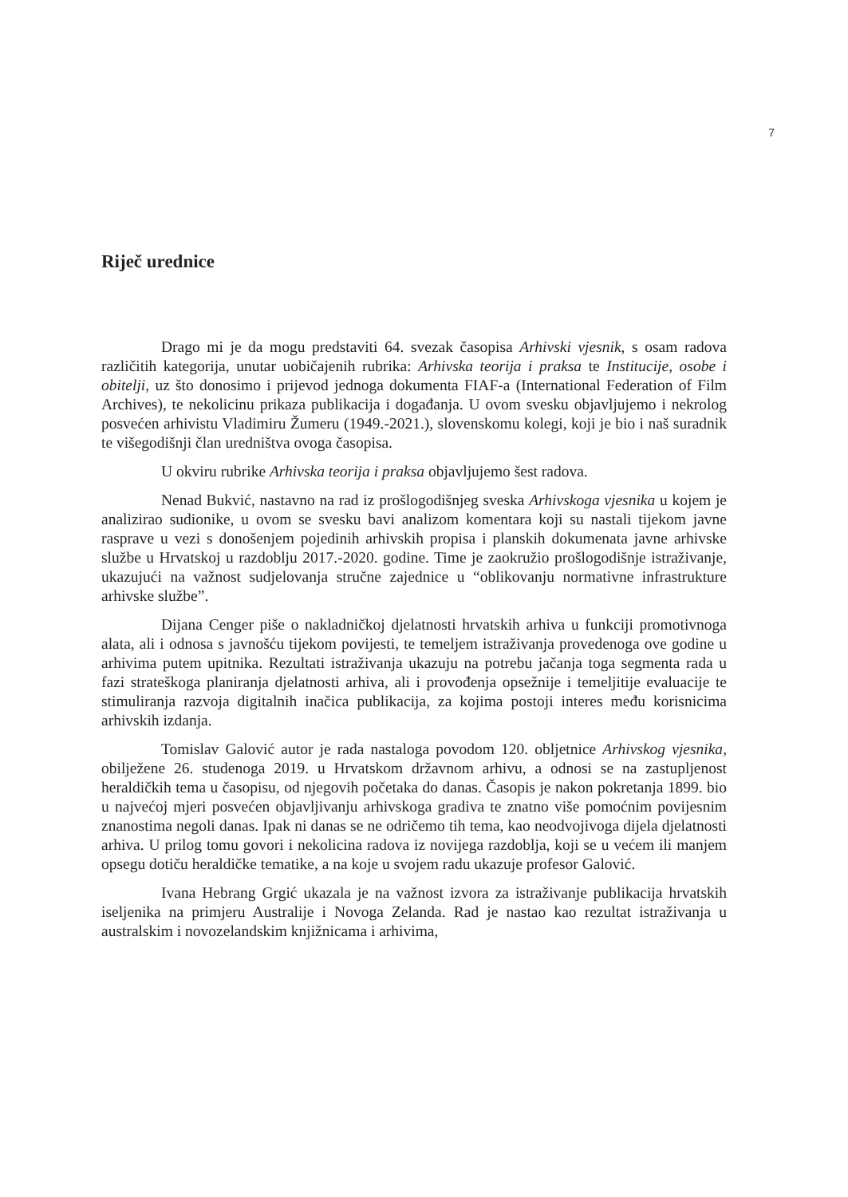7
Riječ urednice
Drago mi je da mogu predstaviti 64. svezak časopisa Arhivski vjesnik, s osam radova različitih kategorija, unutar uobičajenih rubrika: Arhivska teorija i praksa te Institucije, osobe i obitelji, uz što donosimo i prijevod jednoga dokumenta FIAF-a (International Federation of Film Archives), te nekolicinu prikaza publikacija i događanja. U ovom svesku objavljujemo i nekrolog posvećen arhivistu Vladimiru Žumeru (1949.-2021.), slovenskomu kolegi, koji je bio i naš suradnik te višegodišnji član uredništva ovoga časopisa.
U okviru rubrike Arhivska teorija i praksa objavljujemo šest radova.
Nenad Bukvić, nastavno na rad iz prošlogodišnjeg sveska Arhivskoga vjesnika u kojem je analizirao sudionike, u ovom se svesku bavi analizom komentara koji su nastali tijekom javne rasprave u vezi s donošenjem pojedinih arhivskih propisa i planskih dokumenata javne arhivske službe u Hrvatskoj u razdoblju 2017.-2020. godine. Time je zaokružio prošlogodišnje istraživanje, ukazujući na važnost sudjelovanja stručne zajednice u “oblikovanju normativne infrastrukture arhivske službe”.
Dijana Cenger piše o nakladničkoj djelatnosti hrvatskih arhiva u funkciji promotivnoga alata, ali i odnosa s javnošću tijekom povijesti, te temeljem istraživanja provedenoga ove godine u arhivima putem upitnika. Rezultati istraživanja ukazuju na potrebu jačanja toga segmenta rada u fazi strateškoga planiranja djelatnosti arhiva, ali i provođenja opsežnije i temeljitije evaluacije te stimuliranja razvoja digitalnih inačica publikacija, za kojima postoji interes među korisnicima arhivskih izdanja.
Tomislav Galović autor je rada nastaloga povodom 120. obljetnice Arhivskog vjesnika, obilježene 26. studenoga 2019. u Hrvatskom državnom arhivu, a odnosi se na zastupljenost heraldičkih tema u časopisu, od njegovih početaka do danas. Časopis je nakon pokretanja 1899. bio u najvećoj mjeri posvećen objavljivanju arhivskoga gradiva te znatno više pomoćnim povijesnim znanostima negoli danas. Ipak ni danas se ne odričemo tih tema, kao neodvojivoga dijela djelatnosti arhiva. U prilog tomu govori i nekolicina radova iz novijega razdoblja, koji se u većem ili manjem opsegu dotiču heraldičke tematike, a na koje u svojem radu ukazuje profesor Galović.
Ivana Hebrang Grgić ukazala je na važnost izvora za istraživanje publikacija hrvatskih iseljenika na primjeru Australije i Novoga Zelanda. Rad je nastao kao rezultat istraživanja u australskim i novozelandskim knjižnicama i arhivima,